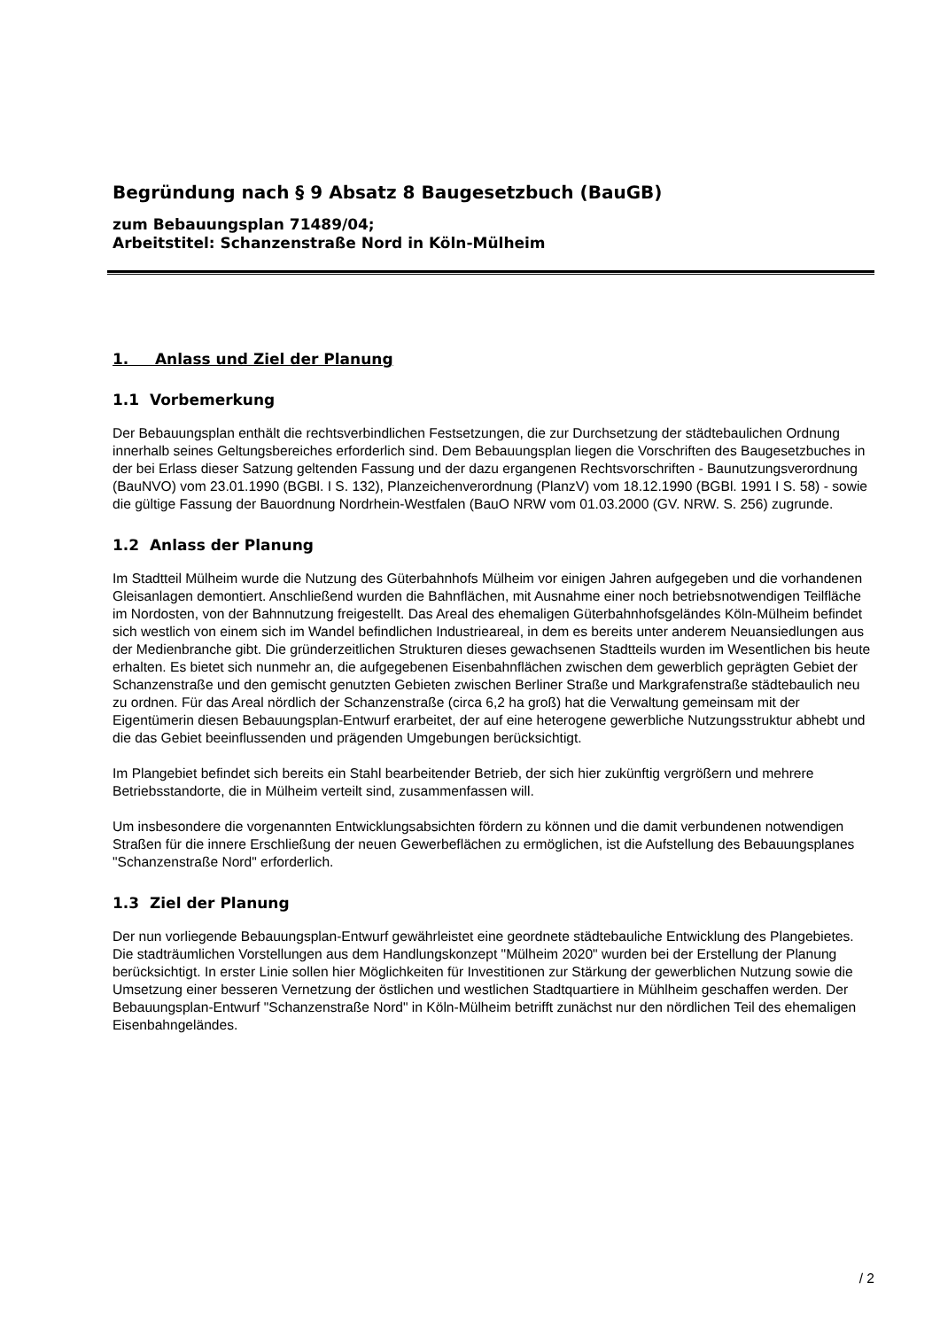Begründung nach § 9 Absatz 8 Baugesetzbuch (BauGB)
zum Bebauungsplan 71489/04;
Arbeitstitel: Schanzenstraße Nord in Köln-Mülheim
1. Anlass und Ziel der Planung
1.1 Vorbemerkung
Der Bebauungsplan enthält die rechtsverbindlichen Festsetzungen, die zur Durchsetzung der städtebaulichen Ordnung innerhalb seines Geltungsbereiches erforderlich sind. Dem Bebauungsplan liegen die Vorschriften des Baugesetzbuches in der bei Erlass dieser Satzung geltenden Fassung und der dazu ergangenen Rechtsvorschriften - Baunutzungsverordnung (BauNVO) vom 23.01.1990 (BGBl. I S. 132), Planzeichenverordnung (PlanzV) vom 18.12.1990 (BGBl. 1991 I S. 58) - sowie die gültige Fassung der Bauordnung Nordrhein-Westfalen (BauO NRW vom 01.03.2000 (GV. NRW. S. 256) zugrunde.
1.2 Anlass der Planung
Im Stadtteil Mülheim wurde die Nutzung des Güterbahnhofs Mülheim vor einigen Jahren aufgegeben und die vorhandenen Gleisanlagen demontiert. Anschließend wurden die Bahnflächen, mit Ausnahme einer noch betriebsnotwendigen Teilfläche im Nordosten, von der Bahnnutzung freigestellt. Das Areal des ehemaligen Güterbahnhofsgeländes Köln-Mülheim befindet sich westlich von einem sich im Wandel befindlichen Industrieareal, in dem es bereits unter anderem Neuansiedlungen aus der Medienbranche gibt. Die gründerzeitlichen Strukturen dieses gewachsenen Stadtteils wurden im Wesentlichen bis heute erhalten. Es bietet sich nunmehr an, die aufgegebenen Eisenbahnflächen zwischen dem gewerblich geprägten Gebiet der Schanzenstraße und den gemischt genutzten Gebieten zwischen Berliner Straße und Markgrafenstraße städtebaulich neu zu ordnen. Für das Areal nördlich der Schanzenstraße (circa 6,2 ha groß) hat die Verwaltung gemeinsam mit der Eigentümerin diesen Bebauungsplan-Entwurf erarbeitet, der auf eine heterogene gewerbliche Nutzungsstruktur abhebt und die das Gebiet beeinflussenden und prägenden Umgebungen berücksichtigt.
Im Plangebiet befindet sich bereits ein Stahl bearbeitender Betrieb, der sich hier zukünftig vergrößern und mehrere Betriebsstandorte, die in Mülheim verteilt sind, zusammenfassen will.
Um insbesondere die vorgenannten Entwicklungsabsichten fördern zu können und die damit verbundenen notwendigen Straßen für die innere Erschließung der neuen Gewerbeflächen zu ermöglichen, ist die Aufstellung des Bebauungsplanes "Schanzenstraße Nord" erforderlich.
1.3 Ziel der Planung
Der nun vorliegende Bebauungsplan-Entwurf gewährleistet eine geordnete städtebauliche Entwicklung des Plangebietes. Die stadträumlichen Vorstellungen aus dem Handlungskonzept "Mülheim 2020" wurden bei der Erstellung der Planung berücksichtigt. In erster Linie sollen hier Möglichkeiten für Investitionen zur Stärkung der gewerblichen Nutzung sowie die Umsetzung einer besseren Vernetzung der östlichen und westlichen Stadtquartiere in Mühlheim geschaffen werden. Der Bebauungsplan-Entwurf "Schanzenstraße Nord" in Köln-Mülheim betrifft zunächst nur den nördlichen Teil des ehemaligen Eisenbahngeländes.
/ 2